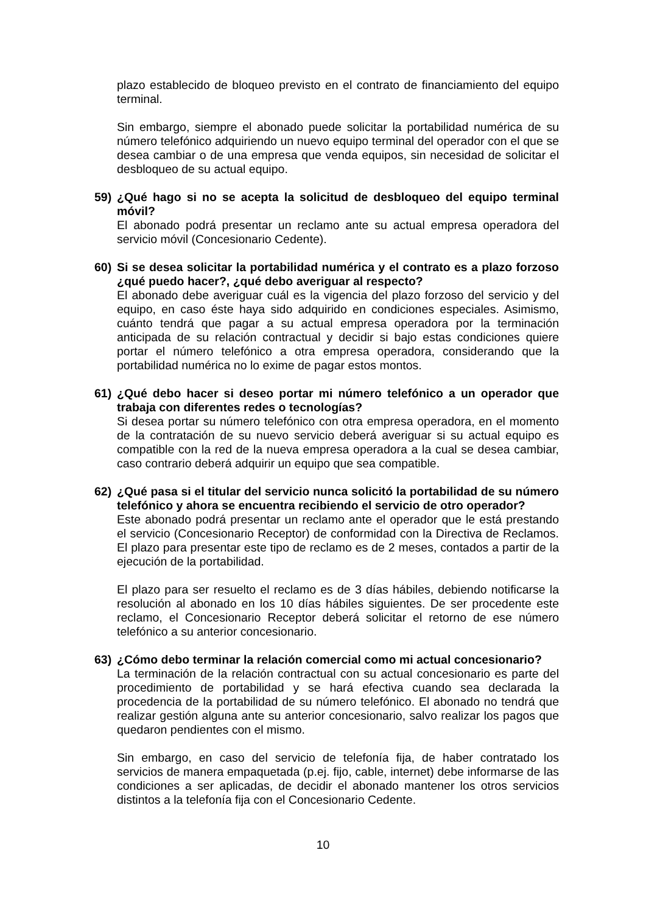plazo establecido de bloqueo previsto en el contrato de financiamiento del equipo terminal.
Sin embargo, siempre el abonado puede solicitar la portabilidad numérica de su número telefónico adquiriendo un nuevo equipo terminal del operador con el que se desea cambiar o de una empresa que venda equipos, sin necesidad de solicitar el desbloqueo de su actual equipo.
59) ¿Qué hago si no se acepta la solicitud de desbloqueo del equipo terminal móvil?
El abonado podrá presentar un reclamo ante su actual empresa operadora del servicio móvil (Concesionario Cedente).
60) Si se desea solicitar la portabilidad numérica y el contrato es a plazo forzoso ¿qué puedo hacer?, ¿qué debo averiguar al respecto?
El abonado debe averiguar cuál es la vigencia del plazo forzoso del servicio y del equipo, en caso éste haya sido adquirido en condiciones especiales. Asimismo, cuánto tendrá que pagar a su actual empresa operadora por la terminación anticipada de su relación contractual y decidir si bajo estas condiciones quiere portar el número telefónico a otra empresa operadora, considerando que la portabilidad numérica no lo exime de pagar estos montos.
61) ¿Qué debo hacer si deseo portar mi número telefónico a un operador que trabaja con diferentes redes o tecnologías?
Si desea portar su número telefónico con otra empresa operadora, en el momento de la contratación de su nuevo servicio deberá averiguar si su actual equipo es compatible con la red de la nueva empresa operadora a la cual se desea cambiar, caso contrario deberá adquirir un equipo que sea compatible.
62) ¿Qué pasa si el titular del servicio nunca solicitó la portabilidad de su número telefónico y ahora se encuentra recibiendo el servicio de otro operador?
Este abonado podrá presentar un reclamo ante el operador que le está prestando el servicio (Concesionario Receptor) de conformidad con la Directiva de Reclamos. El plazo para presentar este tipo de reclamo es de 2 meses, contados a partir de la ejecución de la portabilidad.
El plazo para ser resuelto el reclamo es de 3 días hábiles, debiendo notificarse la resolución al abonado en los 10 días hábiles siguientes. De ser procedente este reclamo, el Concesionario Receptor deberá solicitar el retorno de ese número telefónico a su anterior concesionario.
63) ¿Cómo debo terminar la relación comercial como mi actual concesionario?
La terminación de la relación contractual con su actual concesionario es parte del procedimiento de portabilidad y se hará efectiva cuando sea declarada la procedencia de la portabilidad de su número telefónico. El abonado no tendrá que realizar gestión alguna ante su anterior concesionario, salvo realizar los pagos que quedaron pendientes con el mismo.
Sin embargo, en caso del servicio de telefonía fija, de haber contratado los servicios de manera empaquetada (p.ej. fijo, cable, internet) debe informarse de las condiciones a ser aplicadas, de decidir el abonado mantener los otros servicios distintos a la telefonía fija con el Concesionario Cedente.
10